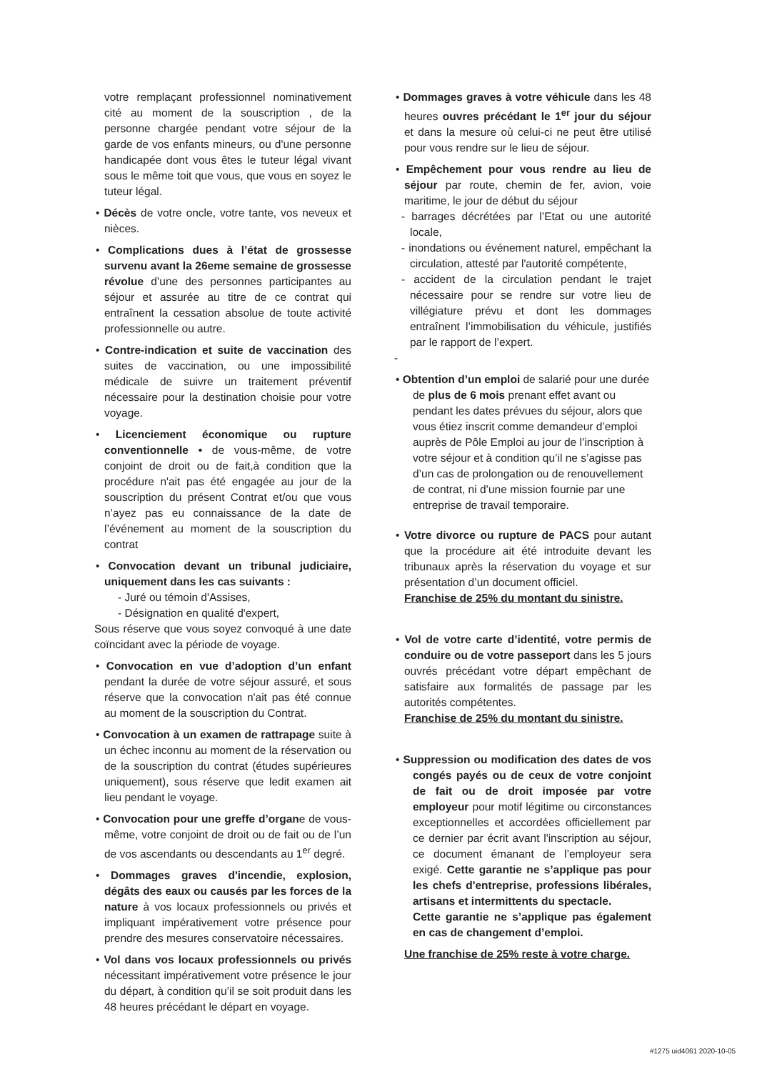votre remplaçant professionnel nominativement cité au moment de la souscription , de la personne chargée pendant votre séjour de la garde de vos enfants mineurs, ou d'une personne handicapée dont vous êtes le tuteur légal vivant sous le même toit que vous, que vous en soyez le tuteur légal.
• Décès de votre oncle, votre tante, vos neveux et nièces.
• Complications dues à l’état de grossesse survenu avant la 26eme semaine de grossesse révolue d’une des personnes participantes au séjour et assurée au titre de ce contrat qui entraînent la cessation absolue de toute activité professionnelle ou autre.
• Contre-indication et suite de vaccination des suites de vaccination, ou une impossibilité médicale de suivre un traitement préventif nécessaire pour la destination choisie pour votre voyage.
• Licenciement économique ou rupture conventionnelle • de vous-même, de votre conjoint de droit ou de fait,à condition que la procédure n'ait pas été engagée au jour de la souscription du présent Contrat et/ou que vous n’ayez pas eu connaissance de la date de l’événement au moment de la souscription du contrat
• Convocation devant un tribunal judiciaire, uniquement dans les cas suivants :
- Juré ou témoin d'Assises,
- Désignation en qualité d'expert,
Sous réserve que vous soyez convoqué à une date coïncidant avec la période de voyage.
• Convocation en vue d’adoption d’un enfant pendant la durée de votre séjour assuré, et sous réserve que la convocation n'ait pas été connue au moment de la souscription du Contrat.
• Convocation à un examen de rattrapage suite à un échec inconnu au moment de la réservation ou de la souscription du contrat (études supérieures uniquement), sous réserve que ledit examen ait lieu pendant le voyage.
• Convocation pour une greffe d’organe de vous-même, votre conjoint de droit ou de fait ou de l’un de vos ascendants ou descendants au 1<sup>er</sup> degré.
• Dommages graves d'incendie, explosion, dégâts des eaux ou causés par les forces de la nature à vos locaux professionnels ou privés et impliquant impérativement votre présence pour prendre des mesures conservatoire nécessaires.
• Vol dans vos locaux professionnels ou privés nécessitant impérativement votre présence le jour du départ, à condition qu’il se soit produit dans les 48 heures précédant le départ en voyage.
• Dommages graves à votre véhicule dans les 48 heures ouvres précédant le 1<sup>er</sup> jour du séjour et dans la mesure où celui-ci ne peut être utilisé pour vous rendre sur le lieu de séjour.
• Empêchement pour vous rendre au lieu de séjour par route, chemin de fer, avion, voie maritime, le jour de début du séjour
- barrages décrétées par l’Etat ou une autorité locale,
- inondations ou événement naturel, empêchant la circulation, attesté par l'autorité compétente,
- accident de la circulation pendant le trajet nécessaire pour se rendre sur votre lieu de villégiature prévu et dont les dommages entraînent l’immobilisation du véhicule, justifiés par le rapport de l’expert.
-
• Obtention d’un emploi de salarié pour une durée de plus de 6 mois prenant effet avant ou pendant les dates prévues du séjour, alors que vous étiez inscrit comme demandeur d’emploi auprès de Pôle Emploi au jour de l’inscription à votre séjour et à condition qu’il ne s’agisse pas d’un cas de prolongation ou de renouvellement de contrat, ni d’une mission fournie par une entreprise de travail temporaire.
• Votre divorce ou rupture de PACS pour autant que la procédure ait été introduite devant les tribunaux après la réservation du voyage et sur présentation d’un document officiel.
Franchise de 25% du montant du sinistre.
• Vol de votre carte d’identité, votre permis de conduire ou de votre passeport dans les 5 jours ouvrés précédant votre départ empêchant de satisfaire aux formalités de passage par les autorités compétentes.
Franchise de 25% du montant du sinistre.
• Suppression ou modification des dates de vos congés payés ou de ceux de votre conjoint de fait ou de droit imposée par votre employeur pour motif légitime ou circonstances exceptionnelles et accordées officiellement par ce dernier par écrit avant l'inscription au séjour, ce document émanant de l’employeur sera exigé. Cette garantie ne s’applique pas pour les chefs d'entreprise, professions libérales, artisans et intermittents du spectacle.
Cette garantie ne s’applique pas également en cas de changement d’emploi.
Une franchise de 25% reste à votre charge.
#1275 uid4061 2020-10-05